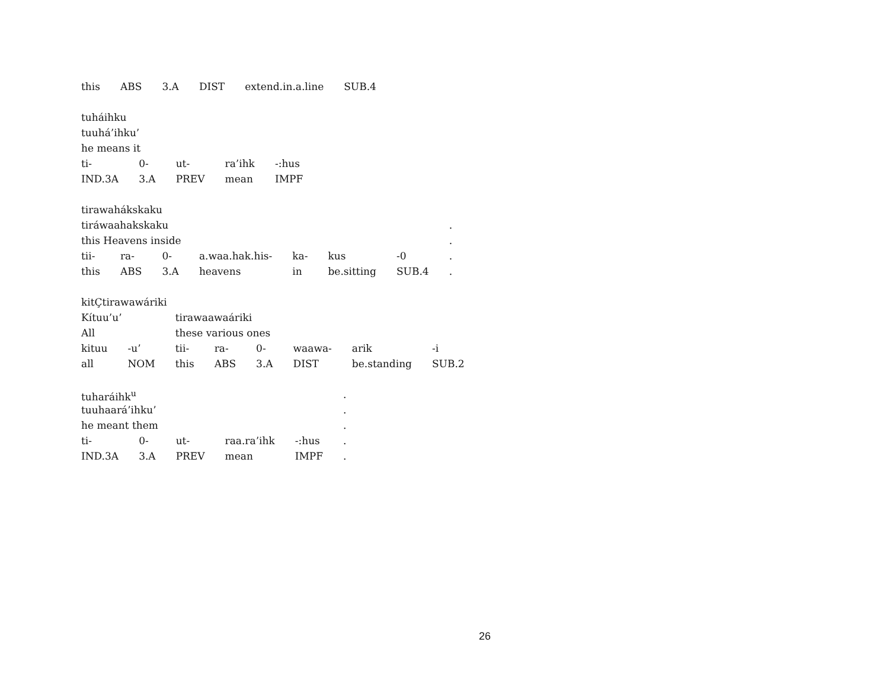| this | ABS | 3.A | DIST | extend.in.a.line | SUB.4 |
| tuháihku | | | | |
| tuuhá’ihku’ | | | | |
| he means it | | | | |
| ti- | 0- | ut- | ra’ihk | -:hus |
| IND.3A | 3.A | PREV | mean | IMPF |
| tirawahákskaku | | | | | | | |
| tiráwaahakskaku | | | | | | | . |
| this Heavens inside | | | | | | | . |
| tii- | ra- | 0- | a.waa.hak.his- | ka- | kus | -0 | . |
| this | ABS | 3.A | heavens | in | be.sitting | SUB.4 | . |
| kitÇtirawawáriki | | | | | | | |
| Kítuu’u’ | | tirawaawaáriki | | | | | |
| All | | these various ones | | | | | |
| kituu | -u’ | tii- | ra- | 0- | waawa- | arik | -i |
| all | NOM | this | ABS | 3.A | DIST | be.standing | SUB.2 |
| tuharáihk<sup>u</sup> | | | | | . |
| tuuhaará’ihku’ | | | | | . |
| he meant them | | | | | . |
| ti- | 0- | ut- | raa.ra’ihk | -:hus | . |
| IND.3A | 3.A | PREV | mean | IMPF | . |
26